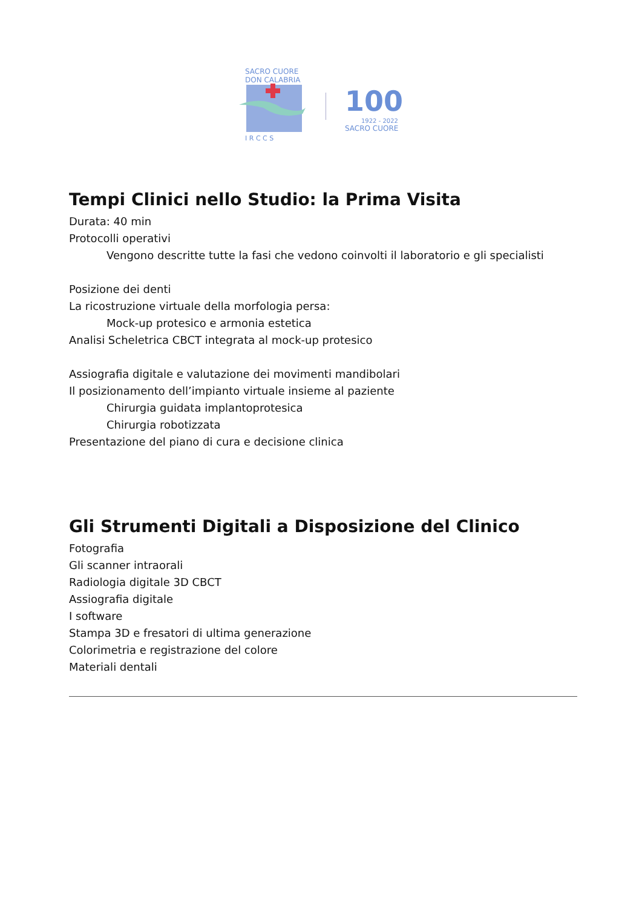SACRO CUORE
DON CALABRIA
I R C C S
100
1922 - 2022
SACRO CUORE
Tempi Clinici nello Studio: la Prima Visita
Durata: 40 min
Protocolli operativi
Vengono descritte tutte la fasi che vedono coinvolti il laboratorio e gli specialisti
Posizione dei denti
La ricostruzione virtuale della morfologia persa:
Mock-up protesico e armonia estetica
Analisi Scheletrica CBCT integrata al mock-up protesico
Assiografia digitale e valutazione dei movimenti mandibolari
Il posizionamento dell’impianto virtuale insieme al paziente
Chirurgia guidata implantoprotesica
Chirurgia robotizzata
Presentazione del piano di cura e decisione clinica
Gli Strumenti Digitali a Disposizione del Clinico
Fotografia
Gli scanner intraorali
Radiologia digitale 3D CBCT
Assiografia digitale
I software
Stampa 3D e fresatori di ultima generazione
Colorimetria e registrazione del colore
Materiali dentali